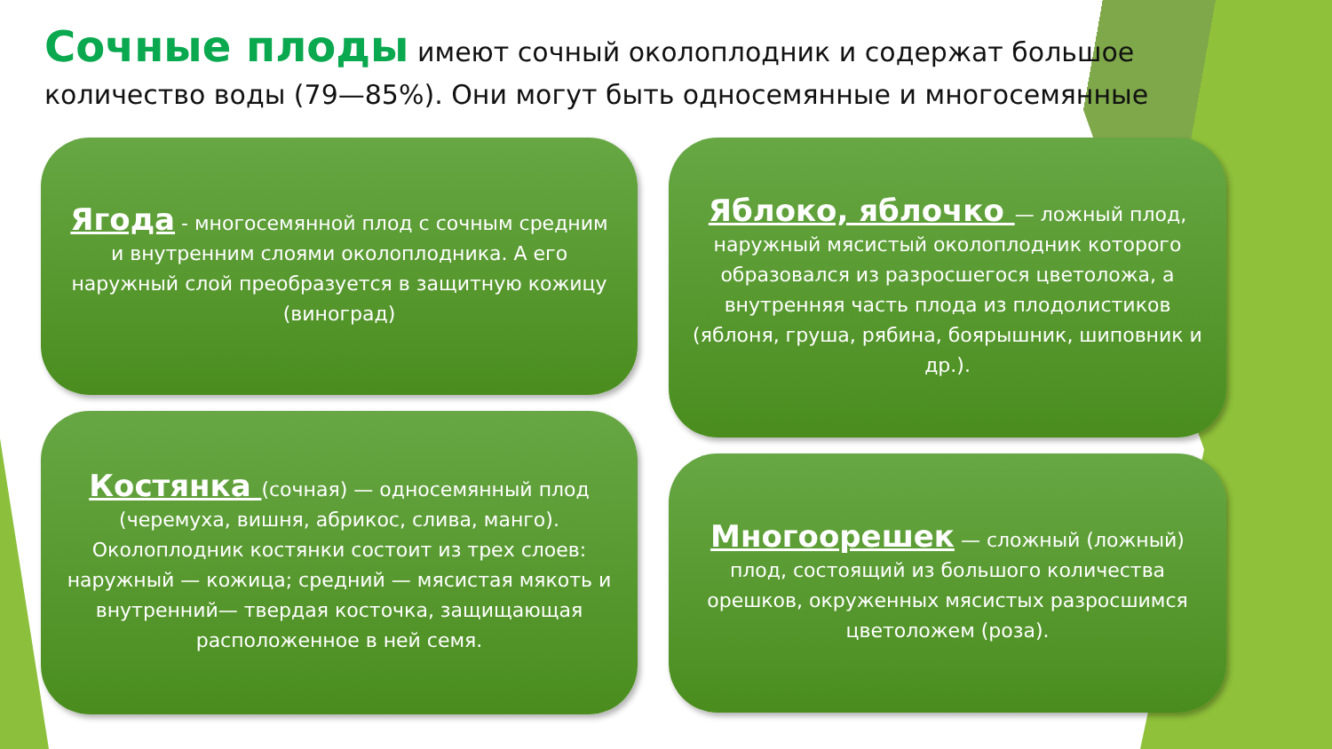Сочные плоды имеют сочный околоплодник и содержат большое количество воды (79—85%). Они могут быть односемянные и многосемянные
Ягода - многосемянной плод с сочным средним и внутренним слоями околоплодника. А его наружный слой преобразуется в защитную кожицу (виноград)
Яблоко, яблочко — ложный плод, наружный мясистый околоплодник которого образовался из разросшегося цветоложа, а внутренняя часть плода из плодолистиков (яблоня, груша, рябина, боярышник, шиповник и др.).
Костянка (сочная) — односемянный плод (черемуха, вишня, абрикос, слива, манго). Околоплодник костянки состоит из трех слоев: наружный — кожица; средний — мясистая мякоть и внутренний— твердая косточка, защищающая расположенное в ней семя.
Многоорешек — сложный (ложный) плод, состоящий из большого количества орешков, окруженных мясистых разросшимся цветоложем (роза).